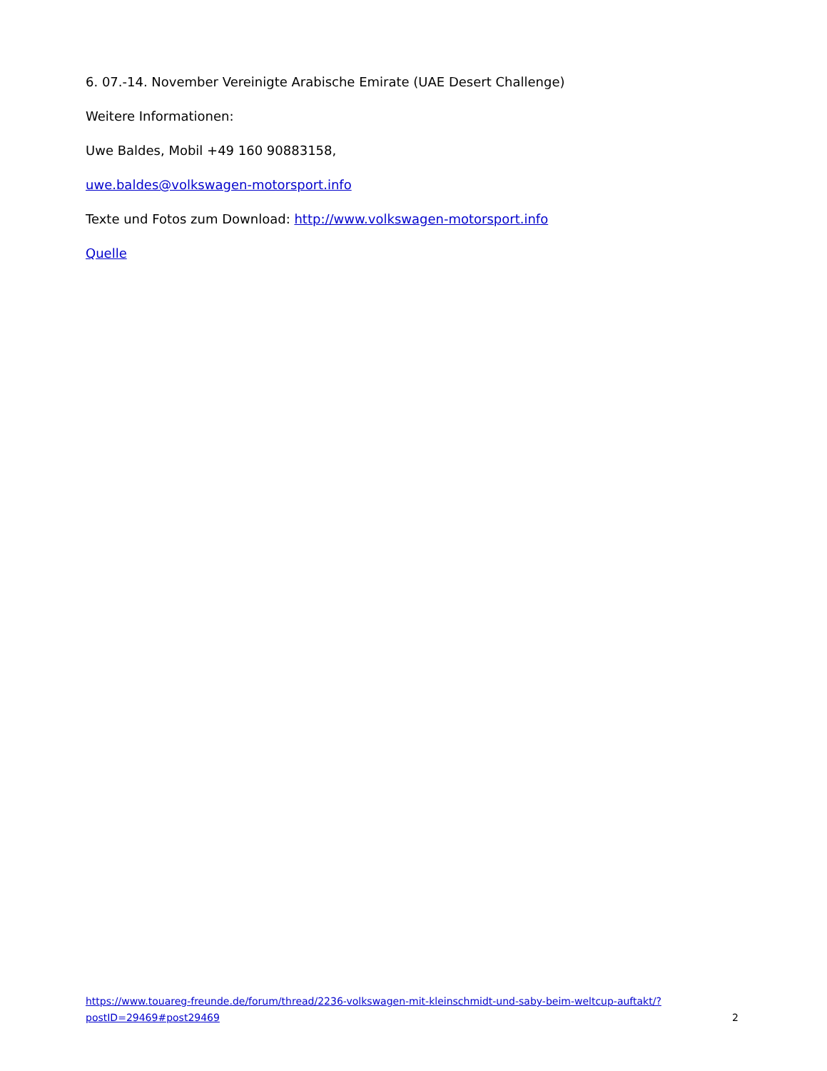6. 07.-14. November Vereinigte Arabische Emirate (UAE Desert Challenge)
Weitere Informationen:
Uwe Baldes, Mobil +49 160 90883158,
uwe.baldes@volkswagen-motorsport.info
Texte und Fotos zum Download: http://www.volkswagen-motorsport.info
Quelle
https://www.touareg-freunde.de/forum/thread/2236-volkswagen-mit-kleinschmidt-und-saby-beim-weltcup-auftakt/?postID=29469#post29469
2